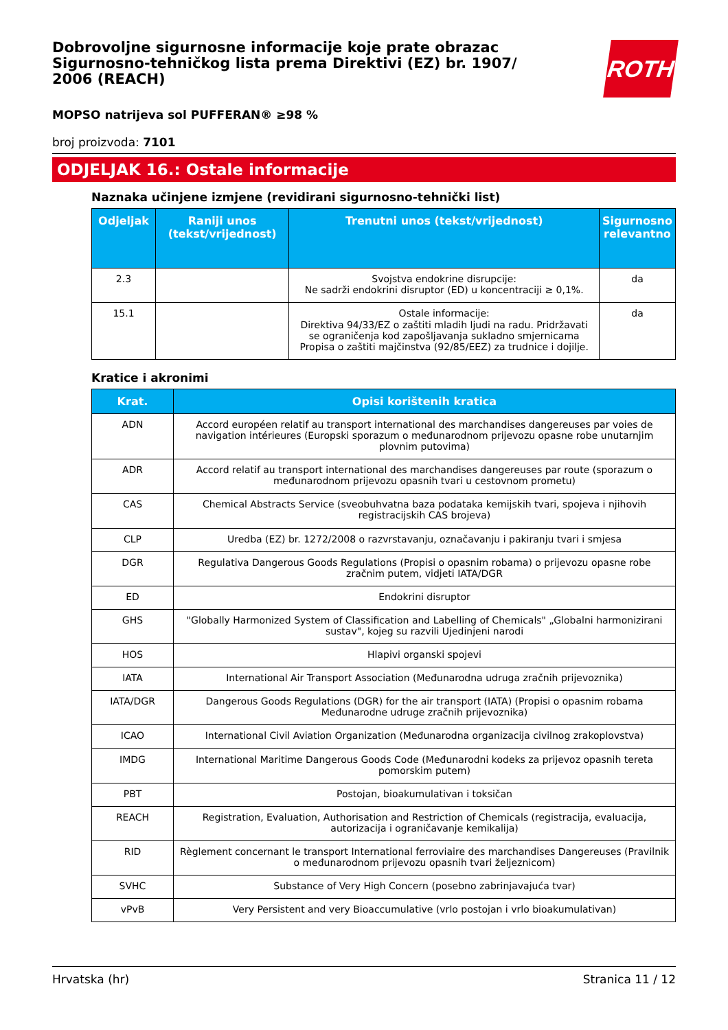ROTH
Dobrovoljne sigurnosne informacije koje prate obrazac Sigurnosno-tehničkog lista prema Direktivi (EZ) br. 1907/ 2006 (REACH)
MOPSO natrijeva sol PUFFERAN® ≥98 %
broj proizvoda: 7101
ODJELJAK 16.: Ostale informacije
Naznaka učinjene izmjene (revidirani sigurnosno-tehnički list)
| Odjeljak | Raniji unos (tekst/vrijednost) | Trenutni unos (tekst/vrijednost) | Sigurnosno relevantno |
| --- | --- | --- | --- |
| 2.3 | | Svojstva endokrine disrupcije: Ne sadrži endokrini disruptor (ED) u koncentraciji ≥ 0,1%. | da |
| 15.1 | | Ostale informacije: Direktiva 94/33/EZ o zaštiti mladih ljudi na radu. Pridržavati se ograničenja kod zapošljavanja sukladno smjernicama Propisa o zaštiti majčinstva (92/85/EEZ) za trudnice i dojilje. | da |
Kratice i akronimi
| Krat. | Opisi korištenih kratica |
| --- | --- |
| ADN | Accord européen relatif au transport international des marchandises dangereuses par voies de navigation intérieures (Europski sporazum o međunarodnom prijevozu opasne robe unutarnjim plovnim putovima) |
| ADR | Accord relatif au transport international des marchandises dangereuses par route (sporazum o međunarodnom prijevozu opasnih tvari u cestovnom prometu) |
| CAS | Chemical Abstracts Service (sveobuhvatna baza podataka kemijskih tvari, spojeva i njihovih registracijskih CAS brojeva) |
| CLP | Uredba (EZ) br. 1272/2008 o razvrstavanju, označavanju i pakiranju tvari i smjesa |
| DGR | Regulativa Dangerous Goods Regulations (Propisi o opasnim robama) o prijevozu opasne robe zračnim putem, vidjeti IATA/DGR |
| ED | Endokrini disruptor |
| GHS | "Globally Harmonized System of Classification and Labelling of Chemicals" „Globalni harmonizirani sustav", kojeg su razvili Ujedinjeni narodi |
| HOS | Hlapivi organski spojevi |
| IATA | International Air Transport Association (Međunarodna udruga zračnih prijevoznika) |
| IATA/DGR | Dangerous Goods Regulations (DGR) for the air transport (IATA) (Propisi o opasnim robama Međunarodne udruge zračnih prijevoznika) |
| ICAO | International Civil Aviation Organization (Međunarodna organizacija civilnog zrakoplovstva) |
| IMDG | International Maritime Dangerous Goods Code (Međunarodni kodeks za prijevoz opasnih tereta pomorskim putem) |
| PBT | Postojan, bioakumulativan i toksičan |
| REACH | Registration, Evaluation, Authorisation and Restriction of Chemicals (registracija, evaluacija, autorizacija i ograničavanje kemikalija) |
| RID | Règlement concernant le transport International ferroviaire des marchandises Dangereuses (Pravilnik o međunarodnom prijevozu opasnih tvari željeznicom) |
| SVHC | Substance of Very High Concern (posebno zabrinjavajuća tvar) |
| vPvB | Very Persistent and very Bioaccumulative (vrlo postojan i vrlo bioakumulativan) |
Hrvatska (hr) Stranica 11 / 12